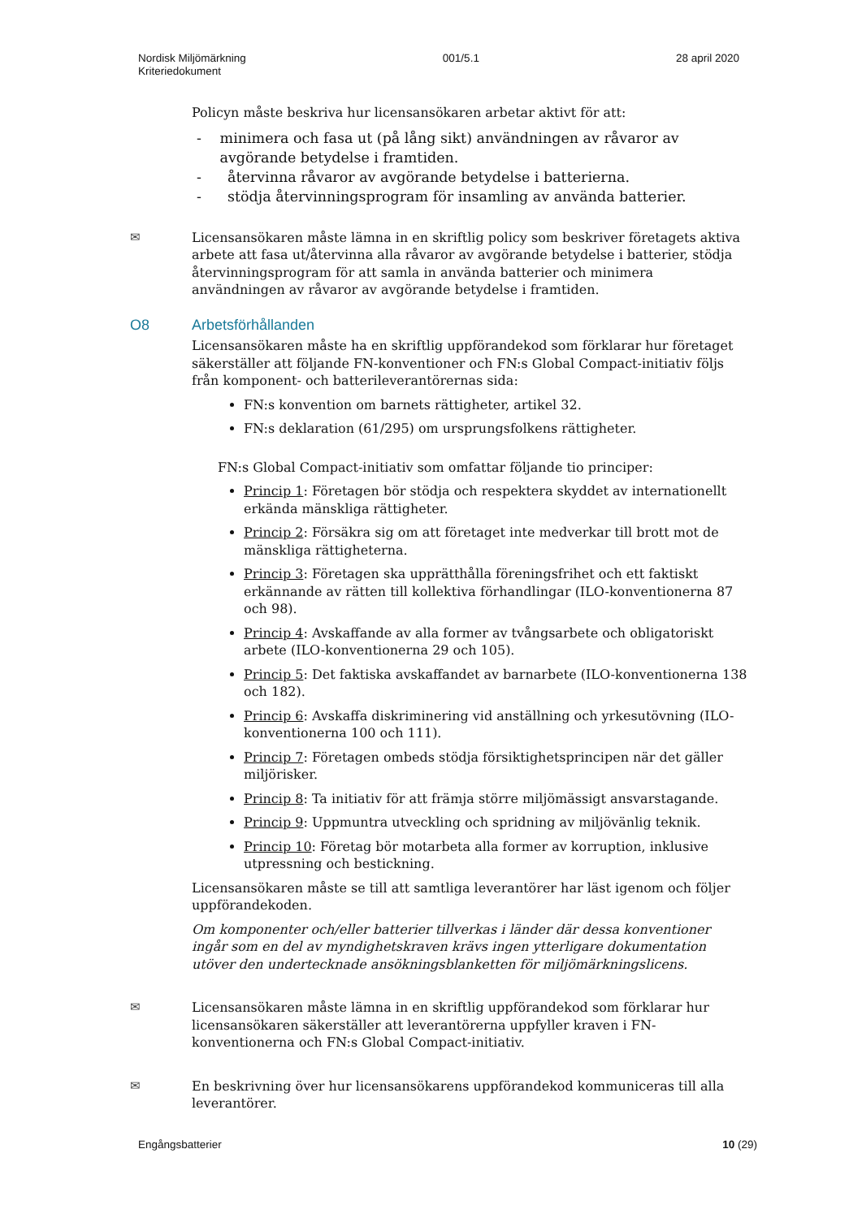Nordisk Miljömärkning
Kriteriedokument
001/5.1 28 april 2020
Policyn måste beskriva hur licensansökaren arbetar aktivt för att:
- minimera och fasa ut (på lång sikt) användningen av råvaror av avgörande betydelse i framtiden.
- återvinna råvaror av avgörande betydelse i batterierna.
- stödja återvinningsprogram för insamling av använda batterier.
✉ Licensansökaren måste lämna in en skriftlig policy som beskriver företagets aktiva arbete att fasa ut/återvinna alla råvaror av avgörande betydelse i batterier, stödja återvinningsprogram för att samla in använda batterier och minimera användningen av råvaror av avgörande betydelse i framtiden.
O8 Arbetsförhållanden
Licensansökaren måste ha en skriftlig uppförandekod som förklarar hur företaget säkerställer att följande FN-konventioner och FN:s Global Compact-initiativ följs från komponent- och batterileverantörernas sida:
FN:s konvention om barnets rättigheter, artikel 32.
FN:s deklaration (61/295) om ursprungsfolkens rättigheter.
FN:s Global Compact-initiativ som omfattar följande tio principer:
Princip 1: Företagen bör stödja och respektera skyddet av internationellt erkända mänskliga rättigheter.
Princip 2: Försäkra sig om att företaget inte medverkar till brott mot de mänskliga rättigheterna.
Princip 3: Företagen ska upprätthålla föreningsfrihet och ett faktiskt erkännande av rätten till kollektiva förhandlingar (ILO-konventionerna 87 och 98).
Princip 4: Avskaffande av alla former av tvångsarbete och obligatoriskt arbete (ILO-konventionerna 29 och 105).
Princip 5: Det faktiska avskaffandet av barnarbete (ILO-konventionerna 138 och 182).
Princip 6: Avskaffa diskriminering vid anställning och yrkesutövning (ILO-konventionerna 100 och 111).
Princip 7: Företagen ombeds stödja försiktighetsprincipen när det gäller miljörisker.
Princip 8: Ta initiativ för att främja större miljömässigt ansvarstagande.
Princip 9: Uppmuntra utveckling och spridning av miljövänlig teknik.
Princip 10: Företag bör motarbeta alla former av korruption, inklusive utpressning och bestickning.
Licensansökaren måste se till att samtliga leverantörer har läst igenom och följer uppförandekoden.
Om komponenter och/eller batterier tillverkas i länder där dessa konventioner ingår som en del av myndighetskraven krävs ingen ytterligare dokumentation utöver den undertecknade ansökningsblanketten för miljömärkningslicens.
✉ Licensansökaren måste lämna in en skriftlig uppförandekod som förklarar hur licensansökaren säkerställer att leverantörerna uppfyller kraven i FN-konventionerna och FN:s Global Compact-initiativ.
✉ En beskrivning över hur licensansökarens uppförandekod kommuniceras till alla leverantörer.
Engångsbatterier 10 (29)